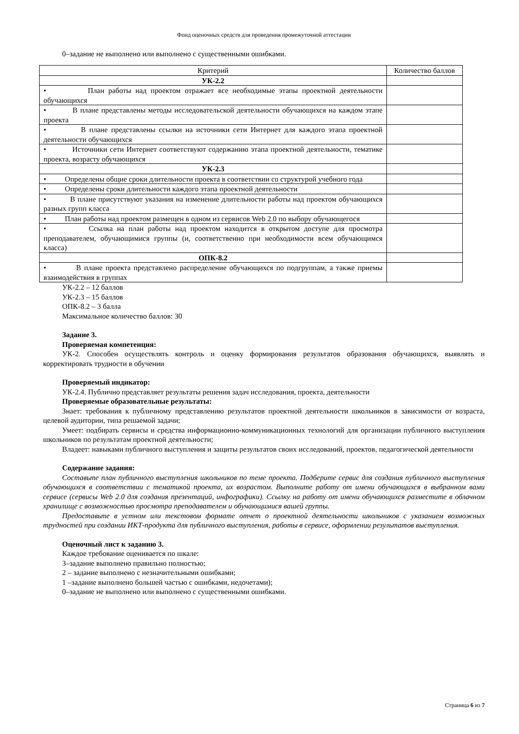Фонд оценочных средств для проведения промежуточной аттестации
0–задание не выполнено или выполнено с существенными ошибками.
| Критерий | Количество баллов |
| УК-2.2 | |
| • План работы над проектом отражает все необходимые этапы проектной деятельности обучающихся | |
| • В плане представлены методы исследовательской деятельности обучающихся на каждом этапе проекта | |
| • В плане представлены ссылки на источники сети Интернет для каждого этапа проектной деятельности обучающихся | |
| • Источники сети Интернет соответствуют содержанию этапа проектной деятельности, тематике проекта, возрасту обучающихся | |
| УК-2.3 | |
| • Определены общие сроки длительности проекта в соответствии со структурой учебного года | |
| • Определены сроки длительности каждого этапа проектной деятельности | |
| • В плане присутствуют указания на изменение длительности работы над проектом обучающихся разных групп класса | |
| • План работы над проектом размещен в одном из сервисов Web 2.0 по выбору обучающегося | |
| • Ссылка на план работы над проектом находится в открытом доступе для просмотра преподавателем, обучающимися группы (и, соответственно при необходимости всем обучающимся класса) | |
| ОПК-8.2 | |
| • В плане проекта представлено распределение обучающихся по подгруппам, а также приемы взаимодействия в группах | |
УК-2.2 – 12 баллов
УК-2.3 – 15 баллов
ОПК-8.2 – 3 балла
Максимальное количество баллов: 30
Задание 3.
Проверяемая компетенция:
УК-2. Способен осуществлять контроль и оценку формирования результатов образования обучающихся, выявлять и корректировать трудности в обучении
Проверяемый индикатор:
УК-2.4. Публично представляет результаты решения задач исследования, проекта, деятельности
Проверяемые образовательные результаты:
Знает: требования к публичному представлению результатов проектной деятельности школьников в зависимости от возраста, целевой аудитории, типа решаемой задачи;
Умеет: подбирать сервисы и средства информационно-коммуникационных технологий для организации публичного выступления школьников по результатам проектной деятельности;
Владеет: навыками публичного выступления и защиты результатов своих исследований, проектов, педагогической деятельности
Содержание задания:
Составьте план публичного выступления школьников по теме проекта. Подберите сервис для создания публичного выступления обучающихся в соответствии с тематикой проекта, их возрастом. Выполните работу от имени обучающихся в выбранном вами сервисе (сервисы Web 2.0 для создания презентаций, инфографики). Ссылку на работу от имени обучающихся разместите в облачном хранилище с возможностью просмотра преподавателем и обучающимися вашей группы.
Предоставьте в устном или текстовом формате отчет о проектной деятельности школьников с указанием возможных трудностей при создании ИКТ-продукта для публичного выступления, работы в сервисе, оформлении результатов выступления.
Оценочный лист к заданию 3.
Каждое требование оценивается по шкале:
3–задание выполнено правильно полностью;
2 – задание выполнено с незначительными ошибками;
1 –задание выполнено большей частью с ошибками, недочетами);
0–задание не выполнено или выполнено с существенными ошибками.
Страница 6 из 7